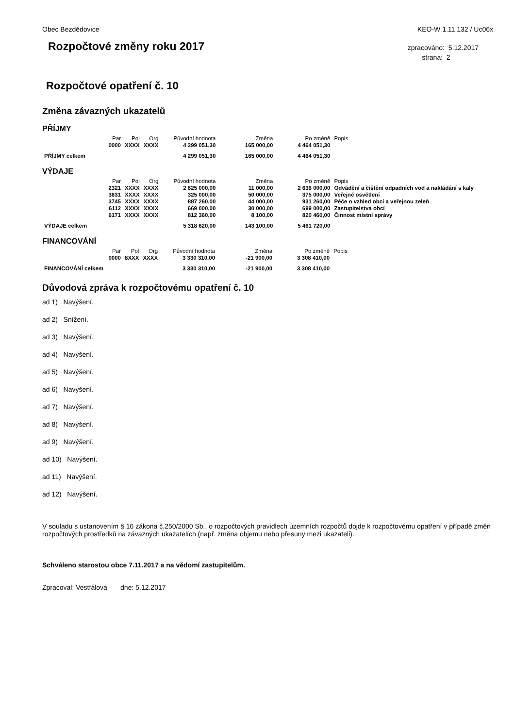Obec Bezdědovice KEO-W 1.11.132 / Uc06x
Rozpočtové změny roku 2017
zpracováno: 5.12.2017
strana: 2
Rozpočtové opatření č. 10
Změna závazných ukazatelů
PŘÍJMY
| | Par | Pol | Org | Původní hodnota | Změna | Po změně | Popis |
| --- | --- | --- | --- | --- | --- | --- | --- |
| | 0000 | XXXX | XXXX | 4 299 051,30 | 165 000,00 | 4 464 051,30 | |
| PŘÍJMY celkem | | | | 4 299 051,30 | 165 000,00 | 4 464 051,30 | |
VÝDAJE
| | Par | Pol | Org | Původní hodnota | Změna | Po změně | Popis |
| --- | --- | --- | --- | --- | --- | --- | --- |
| | 2321 | XXXX | XXXX | 2 625 000,00 | 11 000,00 | 2 636 000,00 | Odvádění a čištění odpadních vod a nakládání s kaly |
| | 3631 | XXXX | XXXX | 325 000,00 | 50 000,00 | 375 000,00 | Veřejné osvětlení |
| | 3745 | XXXX | XXXX | 887 260,00 | 44 000,00 | 931 260,00 | Péče o vzhled obcí a veřejnou zeleň |
| | 6112 | XXXX | XXXX | 669 000,00 | 30 000,00 | 699 000,00 | Zastupitelstva obcí |
| | 6171 | XXXX | XXXX | 812 360,00 | 8 100,00 | 820 460,00 | Činnost místní správy |
| VÝDAJE celkem | | | | 5 318 620,00 | 143 100,00 | 5 461 720,00 | |
FINANCOVÁNÍ
| | Par | Pol | Org | Původní hodnota | Změna | Po změně | Popis |
| --- | --- | --- | --- | --- | --- | --- | --- |
| | 0000 | 8XXX | XXXX | 3 330 310,00 | -21 900,00 | 3 308 410,00 | |
| FINANCOVÁNÍ celkem | | | | 3 330 310,00 | -21 900,00 | 3 308 410,00 | |
Důvodová zpráva k rozpočtovému opatření č. 10
ad 1) Navýšení.
ad 2) Snížení.
ad 3) Navýšení.
ad 4) Navýšení.
ad 5) Navýšení.
ad 6) Navýšení.
ad 7) Navýšení.
ad 8) Navýšení.
ad 9) Navýšení.
ad 10) Navýšení.
ad 11) Navýšení.
ad 12) Navýšení.
V souladu s ustanovením § 16 zákona č.250/2000 Sb., o rozpočtových pravidlech územních rozpočtů dojde k rozpočtovému opatření v případě změn rozpočtových prostředků na závazných ukazatelích (např. změna objemu nebo přesuny mezi ukazateli).
Schváleno starostou obce 7.11.2017 a na vědomí zastupitelům.
Zpracoval: Vestfálová dne: 5.12.2017